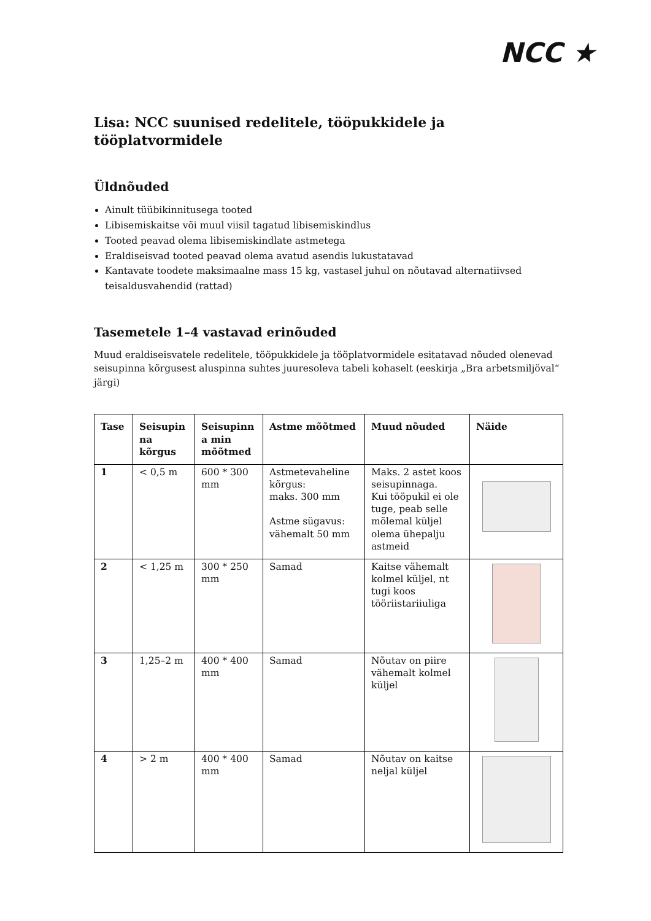NCC ★
Lisa: NCC suunised redelitele, tööpukkidele ja tööplatvormidele
Üldnõuded
Ainult tüübikinnitusega tooted
Libisemiskaitse või muul viisil tagatud libisemiskindlus
Tooted peavad olema libisemiskindlate astmetega
Eraldiseisvad tooted peavad olema avatud asendis lukustatavad
Kantavate toodete maksimaalne mass 15 kg, vastasel juhul on nõutavad alternatiivsed teisaldusvahendid (rattad)
Tasemetele 1–4 vastavad erinõuded
Muud eraldiseisvatele redelitele, tööpukkidele ja tööplatvormidele esitatavad nõuded olenevad seisupinna kõrgusest aluspinna suhtes juuresoleva tabeli kohaselt (eeskirja „Bra arbetsmiljöval“ järgi)
| Tase | Seisupin na kõrgus | Seisupinn a min mõõtmed | Astme mõõtmed | Muud nõuded | Näide |
| --- | --- | --- | --- | --- | --- |
| 1 | < 0,5 m | 600 * 300 mm | Astmetevaheline kõrgus: maks. 300 mm Astme sügavus: vähemalt 50 mm | Maks. 2 astet koos seisupinnaga. Kui tööpukil ei ole tuge, peab selle mõlemal küljel olema ühepalju astmeid | |
| 2 | < 1,25 m | 300 * 250 mm | Samad | Kaitse vähemalt kolmel küljel, nt tugi koos tööriistariiuliga | |
| 3 | 1,25–2 m | 400 * 400 mm | Samad | Nõutav on piire vähemalt kolmel küljel | |
| 4 | > 2 m | 400 * 400 mm | Samad | Nõutav on kaitse neljal küljel | |